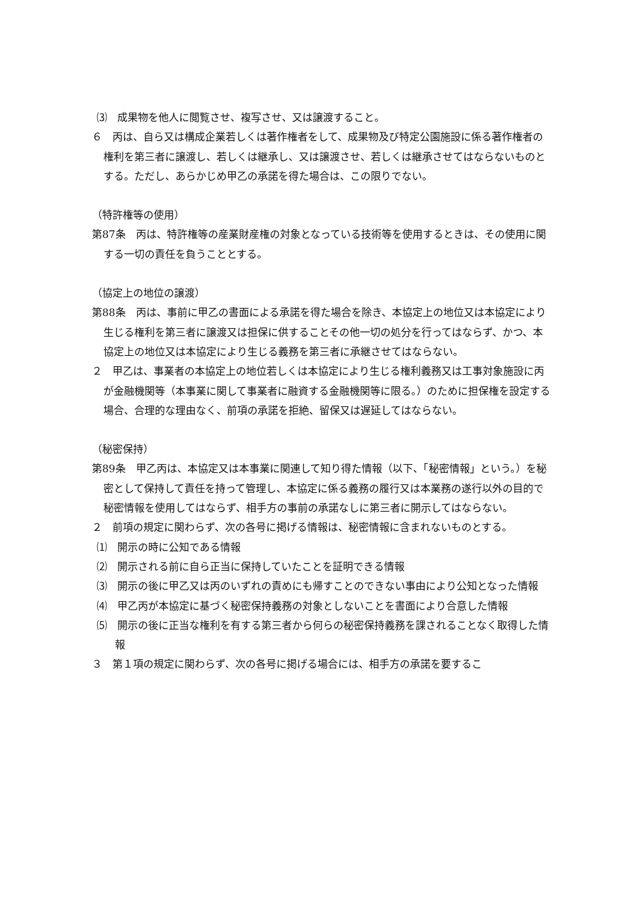⑶　成果物を他人に閲覧させ、複写させ、又は譲渡すること。
６　丙は、自ら又は構成企業若しくは著作権者をして、成果物及び特定公園施設に係る著作権者の権利を第三者に譲渡し、若しくは継承し、又は譲渡させ、若しくは継承させてはならないものとする。ただし、あらかじめ甲乙の承諾を得た場合は、この限りでない。
（特許権等の使用）
第87条　丙は、特許権等の産業財産権の対象となっている技術等を使用するときは、その使用に関する一切の責任を負うこととする。
（協定上の地位の譲渡）
第88条　丙は、事前に甲乙の書面による承諾を得た場合を除き、本協定上の地位又は本協定により生じる権利を第三者に譲渡又は担保に供することその他一切の処分を行ってはならず、かつ、本協定上の地位又は本協定により生じる義務を第三者に承継させてはならない。
２　甲乙は、事業者の本協定上の地位若しくは本協定により生じる権利義務又は工事対象施設に丙が金融機関等（本事業に関して事業者に融資する金融機関等に限る。）のために担保権を設定する場合、合理的な理由なく、前項の承諾を拒絶、留保又は遅延してはならない。
（秘密保持）
第89条　甲乙丙は、本協定又は本事業に関連して知り得た情報（以下、「秘密情報」という。）を秘密として保持して責任を持って管理し、本協定に係る義務の履行又は本業務の遂行以外の目的で秘密情報を使用してはならず、相手方の事前の承諾なしに第三者に開示してはならない。
２　前項の規定に関わらず、次の各号に掲げる情報は、秘密情報に含まれないものとする。
⑴　開示の時に公知である情報
⑵　開示される前に自ら正当に保持していたことを証明できる情報
⑶　開示の後に甲乙又は丙のいずれの責めにも帰すことのできない事由により公知となった情報
⑷　甲乙丙が本協定に基づく秘密保持義務の対象としないことを書面により合意した情報
⑸　開示の後に正当な権利を有する第三者から何らの秘密保持義務を課されることなく取得した情報
３　第１項の規定に関わらず、次の各号に掲げる場合には、相手方の承諾を要するこ